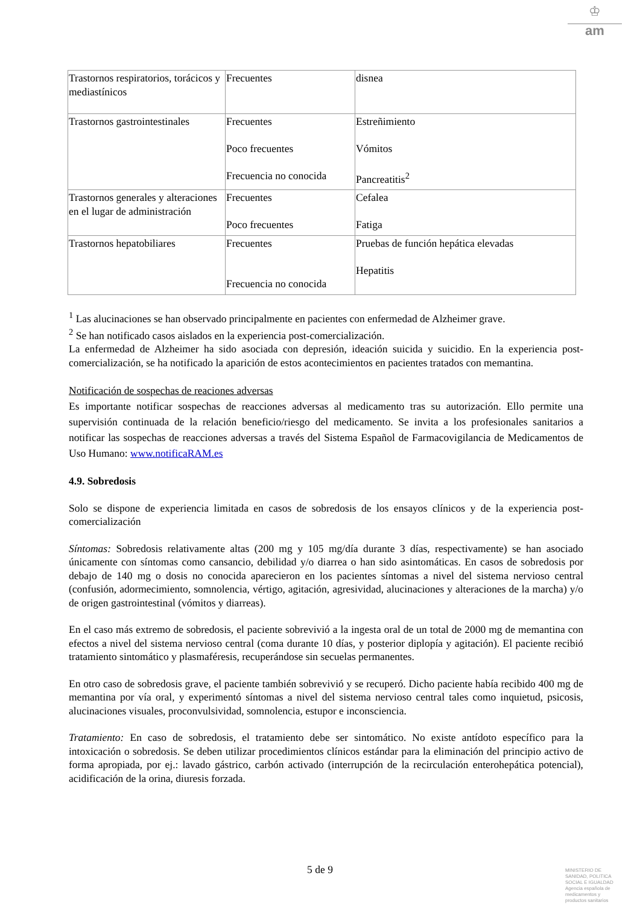♔
am
| Trastornos respiratorios, torácicos y mediastínicos | Frecuentes | disnea |
| Trastornos gastrointestinales | Frecuentes Poco frecuentes Frecuencia no conocida | Estreñimiento Vómitos Pancreatitis<sup>2</sup> |
| Trastornos generales y alteraciones en el lugar de administración | Frecuentes Poco frecuentes | Cefalea Fatiga |
| Trastornos hepatobiliares | Frecuentes Frecuencia no conocida | Pruebas de función hepática elevadas Hepatitis |
<sup>1</sup> Las alucinaciones se han observado principalmente en pacientes con enfermedad de Alzheimer grave.
<sup>2</sup> Se han notificado casos aislados en la experiencia post-comercialización.
La enfermedad de Alzheimer ha sido asociada con depresión, ideación suicida y suicidio. En la experiencia post-comercialización, se ha notificado la aparición de estos acontecimientos en pacientes tratados con memantina.
Notificación de sospechas de reaciones adversas
Es importante notificar sospechas de reacciones adversas al medicamento tras su autorización. Ello permite una supervisión continuada de la relación beneficio/riesgo del medicamento. Se invita a los profesionales sanitarios a notificar las sospechas de reacciones adversas a través del Sistema Español de Farmacovigilancia de Medicamentos de Uso Humano: www.notificaRAM.es
4.9. Sobredosis
Solo se dispone de experiencia limitada en casos de sobredosis de los ensayos clínicos y de la experiencia post-comercialización
Síntomas: Sobredosis relativamente altas (200 mg y 105 mg/día durante 3 días, respectivamente) se han asociado únicamente con síntomas como cansancio, debilidad y/o diarrea o han sido asintomáticas. En casos de sobredosis por debajo de 140 mg o dosis no conocida aparecieron en los pacientes síntomas a nivel del sistema nervioso central (confusión, adormecimiento, somnolencia, vértigo, agitación, agresividad, alucinaciones y alteraciones de la marcha) y/o de origen gastrointestinal (vómitos y diarreas).
En el caso más extremo de sobredosis, el paciente sobrevivió a la ingesta oral de un total de 2000 mg de memantina con efectos a nivel del sistema nervioso central (coma durante 10 días, y posterior diplopía y agitación). El paciente recibió tratamiento sintomático y plasmaféresis, recuperándose sin secuelas permanentes.
En otro caso de sobredosis grave, el paciente también sobrevivió y se recuperó. Dicho paciente había recibido 400 mg de memantina por vía oral, y experimentó síntomas a nivel del sistema nervioso central tales como inquietud, psicosis, alucinaciones visuales, proconvulsividad, somnolencia, estupor e inconsciencia.
Tratamiento: En caso de sobredosis, el tratamiento debe ser sintomático. No existe antídoto específico para la intoxicación o sobredosis. Se deben utilizar procedimientos clínicos estándar para la eliminación del principio activo de forma apropiada, por ej.: lavado gástrico, carbón activado (interrupción de la recirculación enterohepática potencial), acidificación de la orina, diuresis forzada.
5 de 9
MINISTERIO DE
SANIDAD, POLITICA
SOCIAL E IGUALDAD
Agencia española de
medicamentos y
productos sanitarios